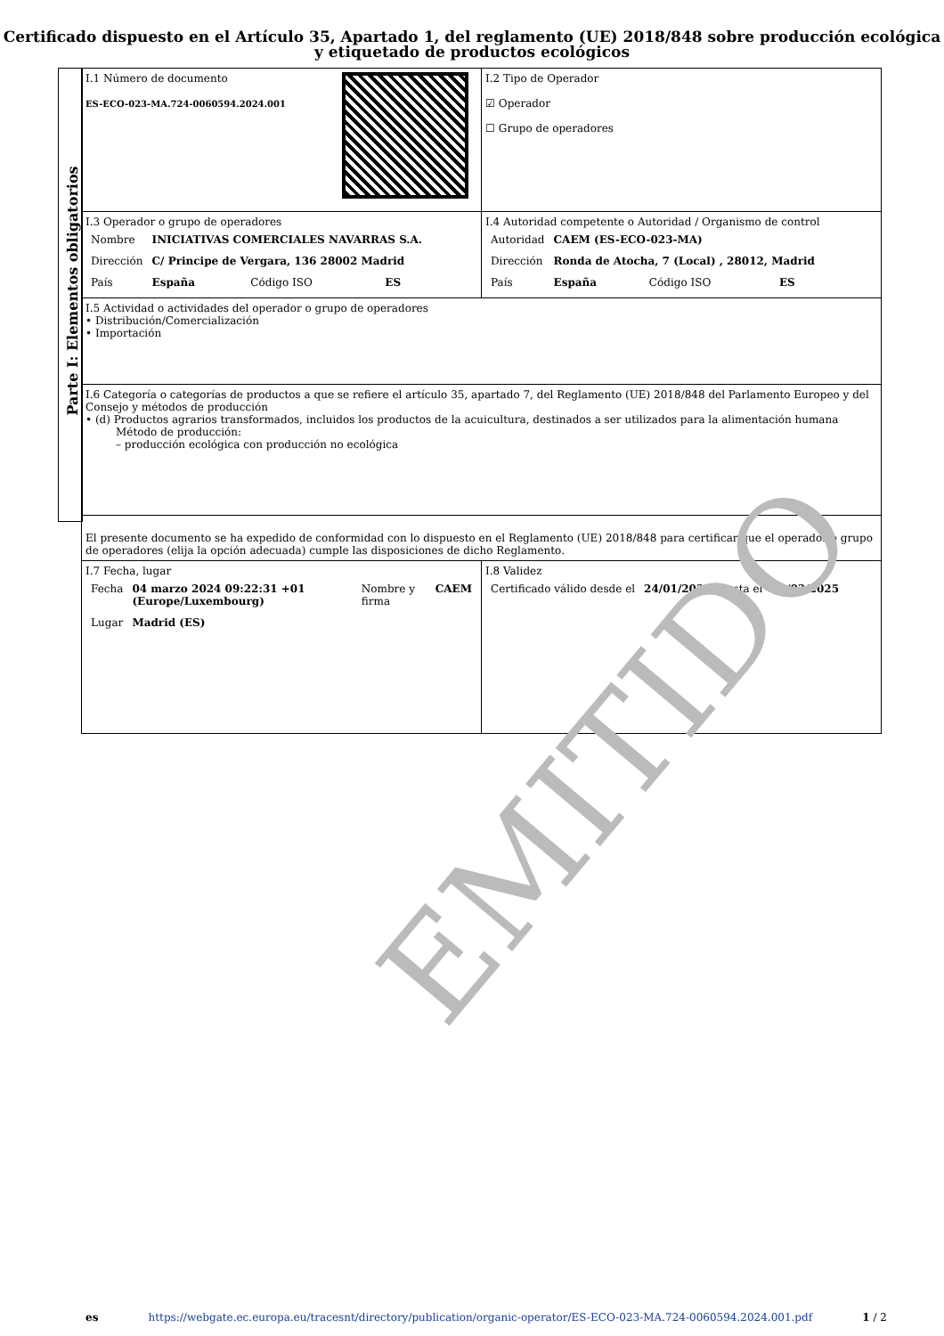Certificado dispuesto en el Artículo 35, Apartado 1, del reglamento (UE) 2018/848 sobre producción ecológica y etiquetado de productos ecológicos
Parte I: Elementos obligatorios
| I.1 Número de documento ES-ECO-023-MA.724-0060594.2024.001 | I.2 Tipo de Operador ☑ Operador ☐ Grupo de operadores |
| I.3 Operador o grupo de operadores / Nombre / INICIATIVAS COMERCIALES NAVARRAS S.A. / / / / Dirección / C/ Principe de Vergara, 136 28002 Madrid / / / / País / España / Código ISO / ES / | I.4 Autoridad competente o Autoridad / Organismo de control / Autoridad / CAEM (ES-ECO-023-MA) / / / / Dirección / Ronda de Atocha, 7 (Local) , 28012, Madrid / / / / País / España / Código ISO / ES / |
| I.5 Actividad o actividades del operador o grupo de operadores • Distribución/Comercialización • Importación | |
| I.6 Categoría o categorías de productos a que se refiere el artículo 35, apartado 7, del Reglamento (UE) 2018/848 del Parlamento Europeo y del Consejo y métodos de producción • (d) Productos agrarios transformados, incluidos los productos de la acuicultura, destinados a ser utilizados para la alimentación humana Método de producción: – producción ecológica con producción no ecológica | |
| El presente documento se ha expedido de conformidad con lo dispuesto en el Reglamento (UE) 2018/848 para certificar que el operador o grupo de operadores (elija la opción adecuada) cumple las disposiciones de dicho Reglamento. | |
| I.7 Fecha, lugar / Fecha / 04 marzo 2024 09:22:31 +01 (Europe/Luxembourg) / Nombre y firma / CAEM / / Lugar / Madrid (ES) / / / | I.8 Validez / Certificado válido desde el / 24/01/2024 / hasta el / 31/03/2025 / |
EMITIDO
es https://webgate.ec.europa.eu/tracesnt/directory/publication/organic-operator/ES-ECO-023-MA.724-0060594.2024.001.pdf 1 / 2